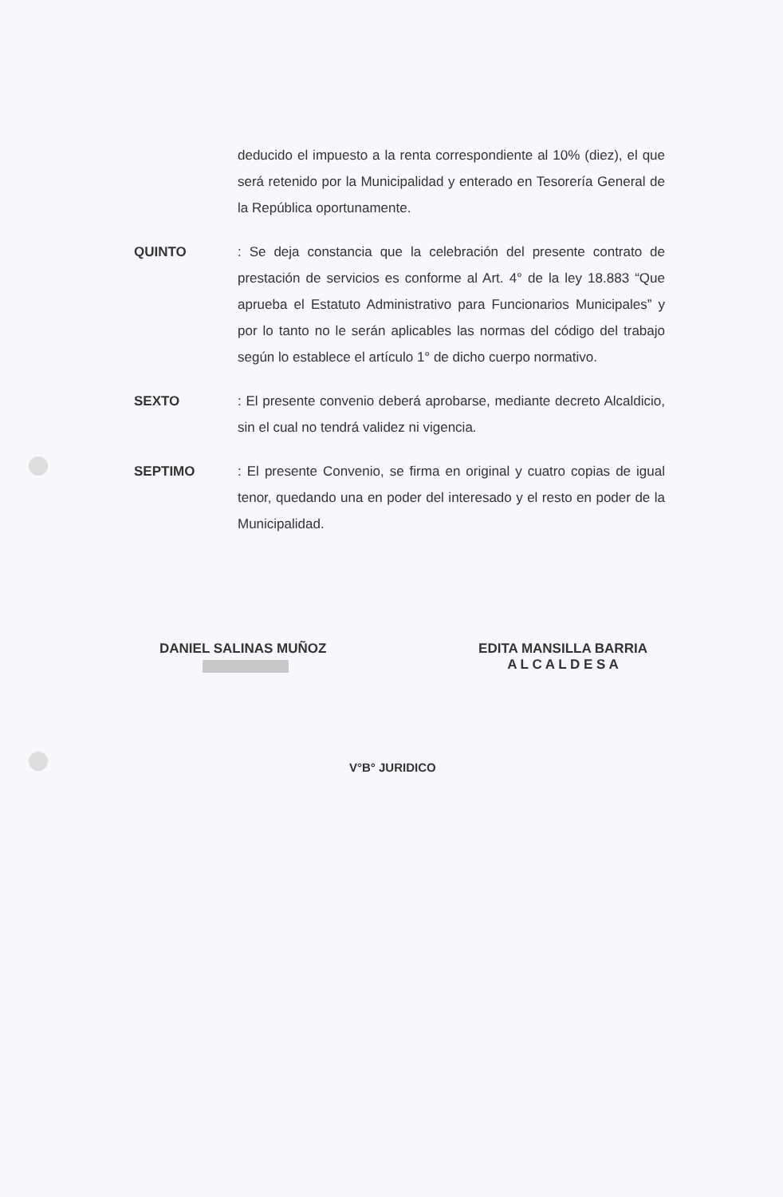deducido el impuesto a la renta correspondiente al 10% (diez), el que será retenido por la Municipalidad y enterado en Tesorería General de la República oportunamente.
QUINTO : Se deja constancia que la celebración del presente contrato de prestación de servicios es conforme al Art. 4° de la ley 18.883 “Que aprueba el Estatuto Administrativo para Funcionarios Municipales” y por lo tanto no le serán aplicables las normas del código del trabajo según lo establece el artículo 1° de dicho cuerpo normativo.
SEXTO : El presente convenio deberá aprobarse, mediante decreto Alcaldicio, sin el cual no tendrá validez ni vigencia.
SEPTIMO : El presente Convenio, se firma en original y cuatro copias de igual tenor, quedando una en poder del interesado y el resto en poder de la Municipalidad.
DANIEL SALINAS MUÑOZ EDITA MANSILLA BARRIA
A L C A L D E S A
V°B° JURIDICO